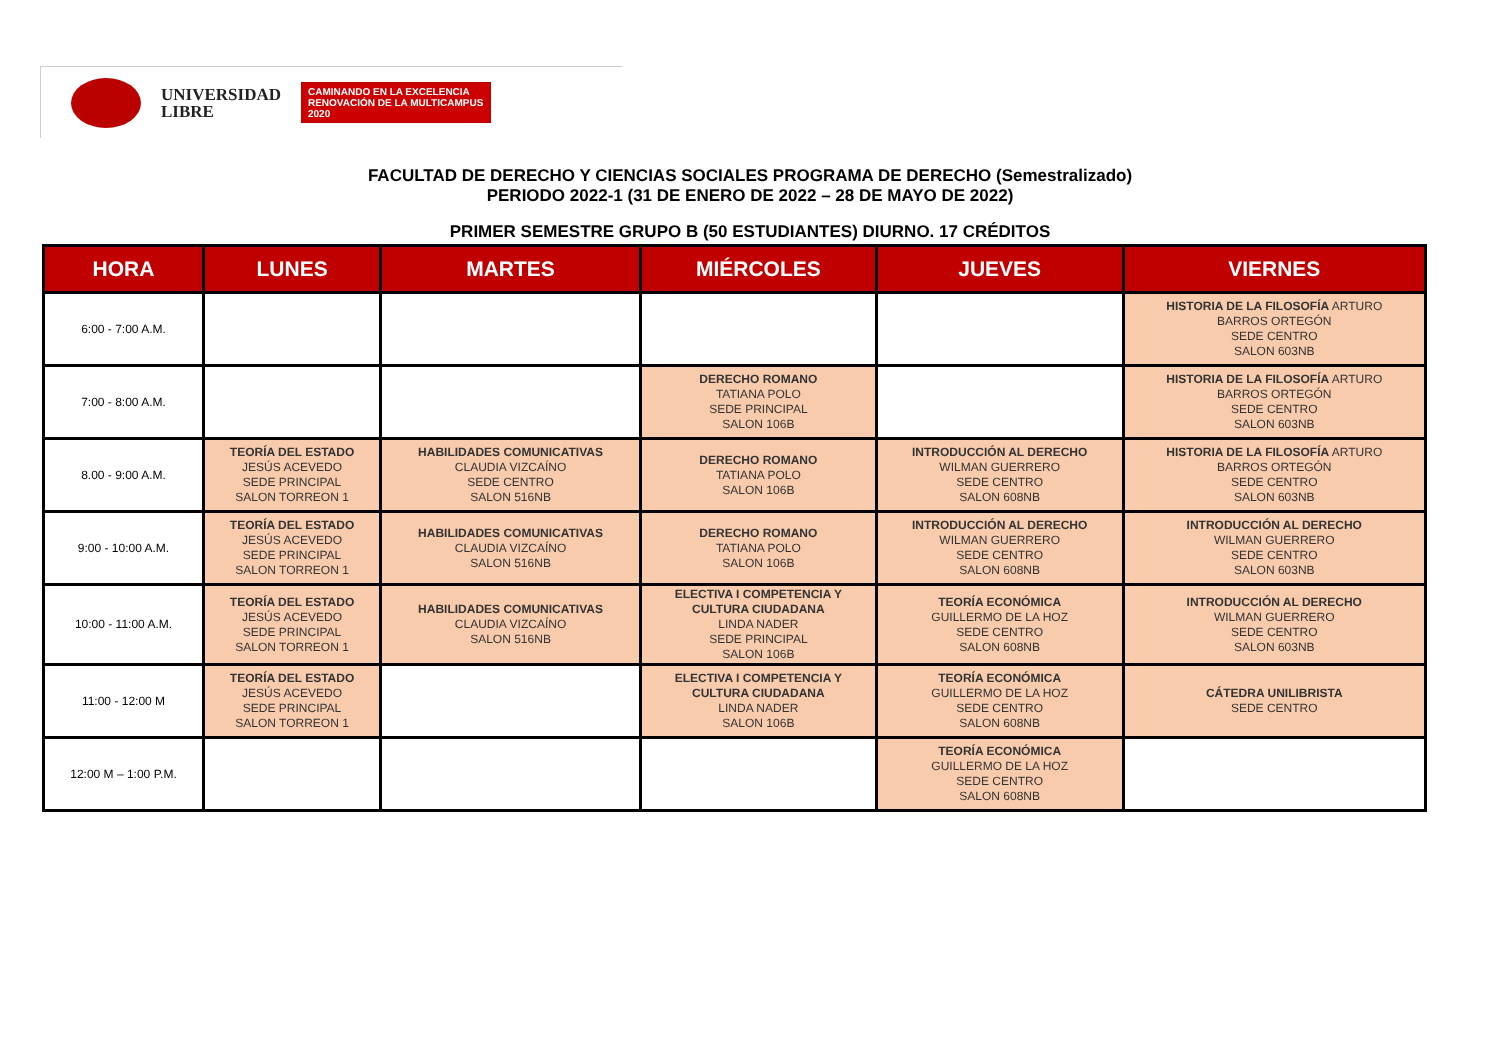UNIVERSIDAD
LIBRE
CAMINANDO EN LA EXCELENCIA
RENOVACIÓN DE LA MULTICAMPUS 2020
FACULTAD DE DERECHO Y CIENCIAS SOCIALES PROGRAMA DE DERECHO (Semestralizado)
PERIODO 2022-1 (31 DE ENERO DE 2022 – 28 DE MAYO DE 2022)
PRIMER SEMESTRE GRUPO B (50 ESTUDIANTES) DIURNO. 17 CRÉDITOS
| HORA | LUNES | MARTES | MIÉRCOLES | JUEVES | VIERNES |
| --- | --- | --- | --- | --- | --- |
| 6:00 - 7:00 A.M. | | | | | HISTORIA DE LA FILOSOFÍA ARTURO BARROS ORTEGÓN SEDE CENTRO SALON 603NB |
| 7:00 - 8:00 A.M. | | | DERECHO ROMANO TATIANA POLO SEDE PRINCIPAL SALON 106B | | HISTORIA DE LA FILOSOFÍA ARTURO BARROS ORTEGÓN SEDE CENTRO SALON 603NB |
| 8.00 - 9:00 A.M. | TEORÍA DEL ESTADO JESÚS ACEVEDO SEDE PRINCIPAL SALON TORREON 1 | HABILIDADES COMUNICATIVAS CLAUDIA VIZCAÍNO SEDE CENTRO SALON 516NB | DERECHO ROMANO TATIANA POLO SALON 106B | INTRODUCCIÓN AL DERECHO WILMAN GUERRERO SEDE CENTRO SALON 608NB | HISTORIA DE LA FILOSOFÍA ARTURO BARROS ORTEGÓN SEDE CENTRO SALON 603NB |
| 9:00 - 10:00 A.M. | TEORÍA DEL ESTADO JESÚS ACEVEDO SEDE PRINCIPAL SALON TORREON 1 | HABILIDADES COMUNICATIVAS CLAUDIA VIZCAÍNO SALON 516NB | DERECHO ROMANO TATIANA POLO SALON 106B | INTRODUCCIÓN AL DERECHO WILMAN GUERRERO SEDE CENTRO SALON 608NB | INTRODUCCIÓN AL DERECHO WILMAN GUERRERO SEDE CENTRO SALON 603NB |
| 10:00 - 11:00 A.M. | TEORÍA DEL ESTADO JESÚS ACEVEDO SEDE PRINCIPAL SALON TORREON 1 | HABILIDADES COMUNICATIVAS CLAUDIA VIZCAÍNO SALON 516NB | ELECTIVA I COMPETENCIA Y CULTURA CIUDADANA LINDA NADER SEDE PRINCIPAL SALON 106B | TEORÍA ECONÓMICA GUILLERMO DE LA HOZ SEDE CENTRO SALON 608NB | INTRODUCCIÓN AL DERECHO WILMAN GUERRERO SEDE CENTRO SALON 603NB |
| 11:00 - 12:00 M | TEORÍA DEL ESTADO JESÚS ACEVEDO SEDE PRINCIPAL SALON TORREON 1 | | ELECTIVA I COMPETENCIA Y CULTURA CIUDADANA LINDA NADER SALON 106B | TEORÍA ECONÓMICA GUILLERMO DE LA HOZ SEDE CENTRO SALON 608NB | CÁTEDRA UNILIBRISTA SEDE CENTRO |
| 12:00 M – 1:00 P.M. | | | | TEORÍA ECONÓMICA GUILLERMO DE LA HOZ SEDE CENTRO SALON 608NB | |